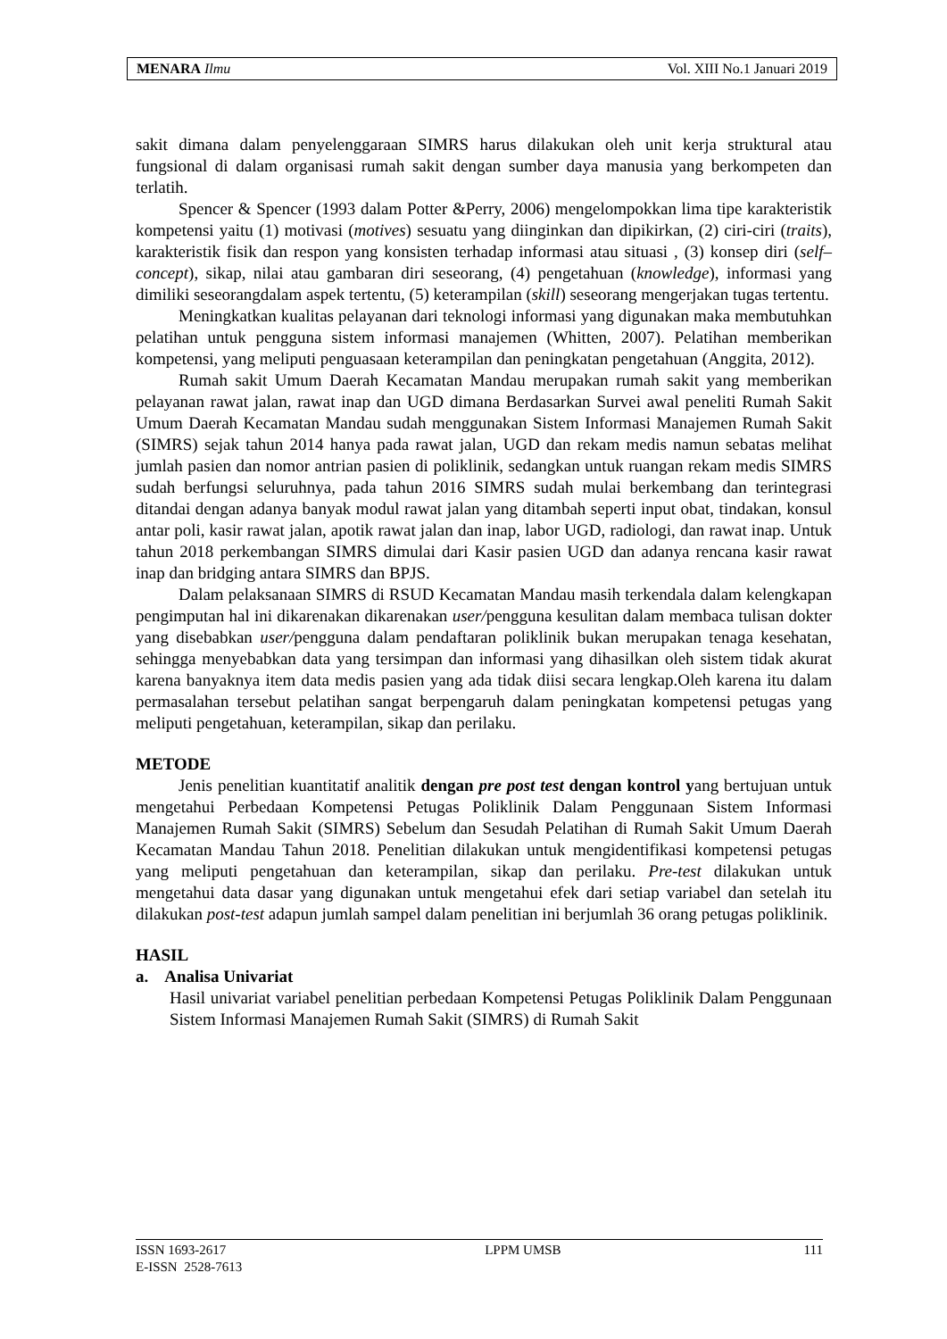MENARA Ilmu Vol. XIII No.1 Januari 2019
sakit dimana dalam penyelenggaraan SIMRS harus dilakukan oleh unit kerja struktural atau fungsional di dalam organisasi rumah sakit dengan sumber daya manusia yang berkompeten dan terlatih.
Spencer & Spencer (1993 dalam Potter &Perry, 2006) mengelompokkan lima tipe karakteristik kompetensi yaitu (1) motivasi (motives) sesuatu yang diinginkan dan dipikirkan, (2) ciri-ciri (traits), karakteristik fisik dan respon yang konsisten terhadap informasi atau situasi , (3) konsep diri (self–concept), sikap, nilai atau gambaran diri seseorang, (4) pengetahuan (knowledge), informasi yang dimiliki seseorangdalam aspek tertentu, (5) keterampilan (skill) seseorang mengerjakan tugas tertentu.
Meningkatkan kualitas pelayanan dari teknologi informasi yang digunakan maka membutuhkan pelatihan untuk pengguna sistem informasi manajemen (Whitten, 2007). Pelatihan memberikan kompetensi, yang meliputi penguasaan keterampilan dan peningkatan pengetahuan (Anggita, 2012).
Rumah sakit Umum Daerah Kecamatan Mandau merupakan rumah sakit yang memberikan pelayanan rawat jalan, rawat inap dan UGD dimana Berdasarkan Survei awal peneliti Rumah Sakit Umum Daerah Kecamatan Mandau sudah menggunakan Sistem Informasi Manajemen Rumah Sakit (SIMRS) sejak tahun 2014 hanya pada rawat jalan, UGD dan rekam medis namun sebatas melihat jumlah pasien dan nomor antrian pasien di poliklinik, sedangkan untuk ruangan rekam medis SIMRS sudah berfungsi seluruhnya, pada tahun 2016 SIMRS sudah mulai berkembang dan terintegrasi ditandai dengan adanya banyak modul rawat jalan yang ditambah seperti input obat, tindakan, konsul antar poli, kasir rawat jalan, apotik rawat jalan dan inap, labor UGD, radiologi, dan rawat inap. Untuk tahun 2018 perkembangan SIMRS dimulai dari Kasir pasien UGD dan adanya rencana kasir rawat inap dan bridging antara SIMRS dan BPJS.
Dalam pelaksanaan SIMRS di RSUD Kecamatan Mandau masih terkendala dalam kelengkapan pengimputan hal ini dikarenakan dikarenakan user/pengguna kesulitan dalam membaca tulisan dokter yang disebabkan user/pengguna dalam pendaftaran poliklinik bukan merupakan tenaga kesehatan, sehingga menyebabkan data yang tersimpan dan informasi yang dihasilkan oleh sistem tidak akurat karena banyaknya item data medis pasien yang ada tidak diisi secara lengkap.Oleh karena itu dalam permasalahan tersebut pelatihan sangat berpengaruh dalam peningkatan kompetensi petugas yang meliputi pengetahuan, keterampilan, sikap dan perilaku.
METODE
Jenis penelitian kuantitatif analitik dengan pre post test dengan kontrol yang bertujuan untuk mengetahui Perbedaan Kompetensi Petugas Poliklinik Dalam Penggunaan Sistem Informasi Manajemen Rumah Sakit (SIMRS) Sebelum dan Sesudah Pelatihan di Rumah Sakit Umum Daerah Kecamatan Mandau Tahun 2018. Penelitian dilakukan untuk mengidentifikasi kompetensi petugas yang meliputi pengetahuan dan keterampilan, sikap dan perilaku. Pre-test dilakukan untuk mengetahui data dasar yang digunakan untuk mengetahui efek dari setiap variabel dan setelah itu dilakukan post-test adapun jumlah sampel dalam penelitian ini berjumlah 36 orang petugas poliklinik.
HASIL
a. Analisa Univariat
Hasil univariat variabel penelitian perbedaan Kompetensi Petugas Poliklinik Dalam Penggunaan Sistem Informasi Manajemen Rumah Sakit (SIMRS) di Rumah Sakit
ISSN 1693-2617
E-ISSN 2528-7613 LPPM UMSB 111